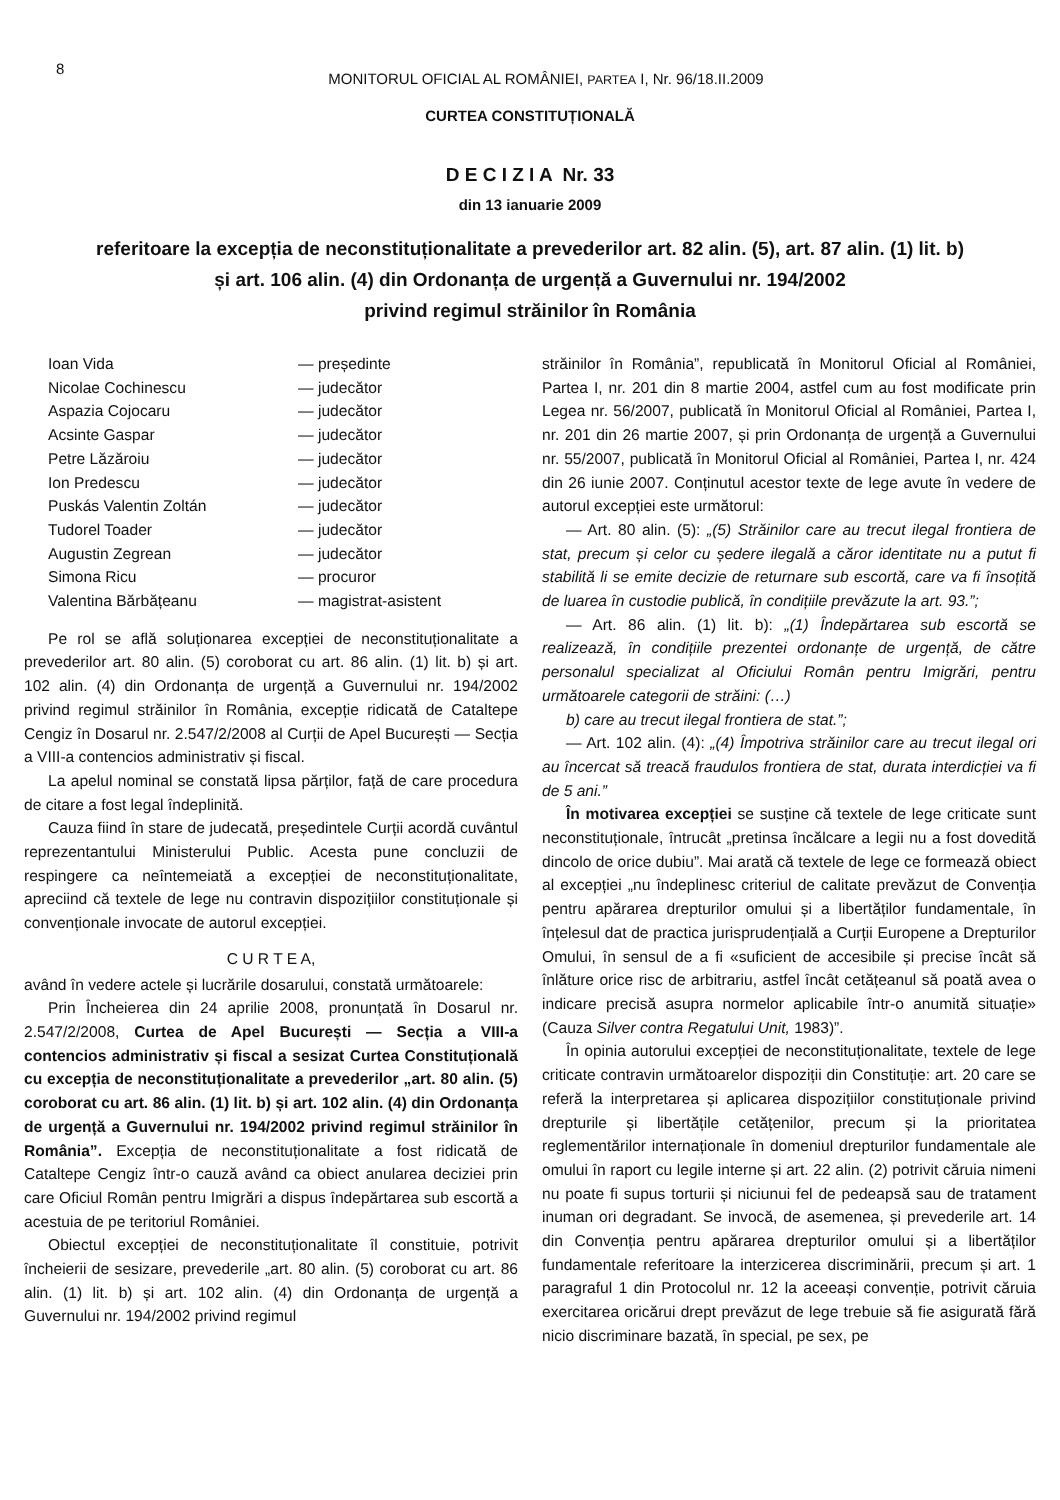8
MONITORUL OFICIAL AL ROMÂNIEI, PARTEA I, Nr. 96/18.II.2009
CURTEA CONSTITUȚIONALĂ
D E C I Z I A Nr. 33
din 13 ianuarie 2009
referitoare la excepția de neconstituționalitate a prevederilor art. 82 alin. (5), art. 87 alin. (1) lit. b)
și art. 106 alin. (4) din Ordonanța de urgență a Guvernului nr. 194/2002
privind regimul străinilor în România
Ioan Vida — președinte Nicolae Cochinescu — judecător Aspazia Cojocaru — judecător Acsinte Gaspar — judecător Petre Lăzăroiu — judecător Ion Predescu — judecător Puskás Valentin Zoltán — judecător Tudorel Toader — judecător Augustin Zegrean — judecător Simona Ricu — procuror Valentina Bărbățeanu — magistrat-asistent
Pe rol se află soluționarea excepției de neconstituționalitate a prevederilor art. 80 alin. (5) coroborat cu art. 86 alin. (1) lit. b) și art. 102 alin. (4) din Ordonanța de urgență a Guvernului nr. 194/2002 privind regimul străinilor în România, excepție ridicată de Cataltepe Cengiz în Dosarul nr. 2.547/2/2008 al Curții de Apel București — Secția a VIII-a contencios administrativ și fiscal.
La apelul nominal se constată lipsa părților, față de care procedura de citare a fost legal îndeplinită.
Cauza fiind în stare de judecată, președintele Curții acordă cuvântul reprezentantului Ministerului Public. Acesta pune concluzii de respingere ca neîntemeiată a excepției de neconstituționalitate, apreciind că textele de lege nu contravin dispozițiilor constituționale și convenționale invocate de autorul excepției.
C U R T E A,
având în vedere actele și lucrările dosarului, constată următoarele:
Prin Încheierea din 24 aprilie 2008, pronunțată în Dosarul nr. 2.547/2/2008, Curtea de Apel București — Secția a VIII-a contencios administrativ și fiscal a sesizat Curtea Constituțională cu excepția de neconstituționalitate a prevederilor „art. 80 alin. (5) coroborat cu art. 86 alin. (1) lit. b) și art. 102 alin. (4) din Ordonanța de urgență a Guvernului nr. 194/2002 privind regimul străinilor în România”. Excepția de neconstituționalitate a fost ridicată de Cataltepe Cengiz într-o cauză având ca obiect anularea deciziei prin care Oficiul Român pentru Imigrări a dispus îndepărtarea sub escortă a acestuia de pe teritoriul României.
Obiectul excepției de neconstituționalitate îl constituie, potrivit încheierii de sesizare, prevederile „art. 80 alin. (5) coroborat cu art. 86 alin. (1) lit. b) și art. 102 alin. (4) din Ordonanța de urgență a Guvernului nr. 194/2002 privind regimul
străinilor în România”, republicată în Monitorul Oficial al României, Partea I, nr. 201 din 8 martie 2004, astfel cum au fost modificate prin Legea nr. 56/2007, publicată în Monitorul Oficial al României, Partea I, nr. 201 din 26 martie 2007, și prin Ordonanța de urgență a Guvernului nr. 55/2007, publicată în Monitorul Oficial al României, Partea I, nr. 424 din 26 iunie 2007. Conținutul acestor texte de lege avute în vedere de autorul excepției este următorul:
— Art. 80 alin. (5): „(5) Străinilor care au trecut ilegal frontiera de stat, precum și celor cu ședere ilegală a căror identitate nu a putut fi stabilită li se emite decizie de returnare sub escortă, care va fi însoțită de luarea în custodie publică, în condițiile prevăzute la art. 93.”;
— Art. 86 alin. (1) lit. b): „(1) Îndepărtarea sub escortă se realizează, în condițiile prezentei ordonanțe de urgență, de către personalul specializat al Oficiului Român pentru Imigrări, pentru următoarele categorii de străini: (…)
b) care au trecut ilegal frontiera de stat.”;
— Art. 102 alin. (4): „(4) Împotriva străinilor care au trecut ilegal ori au încercat să treacă fraudulos frontiera de stat, durata interdicției va fi de 5 ani.”
În motivarea excepției se susține că textele de lege criticate sunt neconstituționale, întrucât „pretinsa încălcare a legii nu a fost dovedită dincolo de orice dubiu”. Mai arată că textele de lege ce formează obiect al excepției „nu îndeplinesc criteriul de calitate prevăzut de Convenția pentru apărarea drepturilor omului și a libertăților fundamentale, în înțelesul dat de practica jurisprudențială a Curții Europene a Drepturilor Omului, în sensul de a fi «suficient de accesibile și precise încât să înlăture orice risc de arbitrariu, astfel încât cetățeanul să poată avea o indicare precisă asupra normelor aplicabile într-o anumită situație» (Cauza Silver contra Regatului Unit, 1983)”.
În opinia autorului excepției de neconstituționalitate, textele de lege criticate contravin următoarelor dispoziții din Constituție: art. 20 care se referă la interpretarea și aplicarea dispozițiilor constituționale privind drepturile și libertățile cetățenilor, precum și la prioritatea reglementărilor internaționale în domeniul drepturilor fundamentale ale omului în raport cu legile interne și art. 22 alin. (2) potrivit căruia nimeni nu poate fi supus torturii și niciunui fel de pedeapsă sau de tratament inuman ori degradant. Se invocă, de asemenea, și prevederile art. 14 din Convenția pentru apărarea drepturilor omului și a libertăților fundamentale referitoare la interzicerea discriminării, precum și art. 1 paragraful 1 din Protocolul nr. 12 la aceeași convenție, potrivit căruia exercitarea oricărui drept prevăzut de lege trebuie să fie asigurată fără nicio discriminare bazată, în special, pe sex, pe